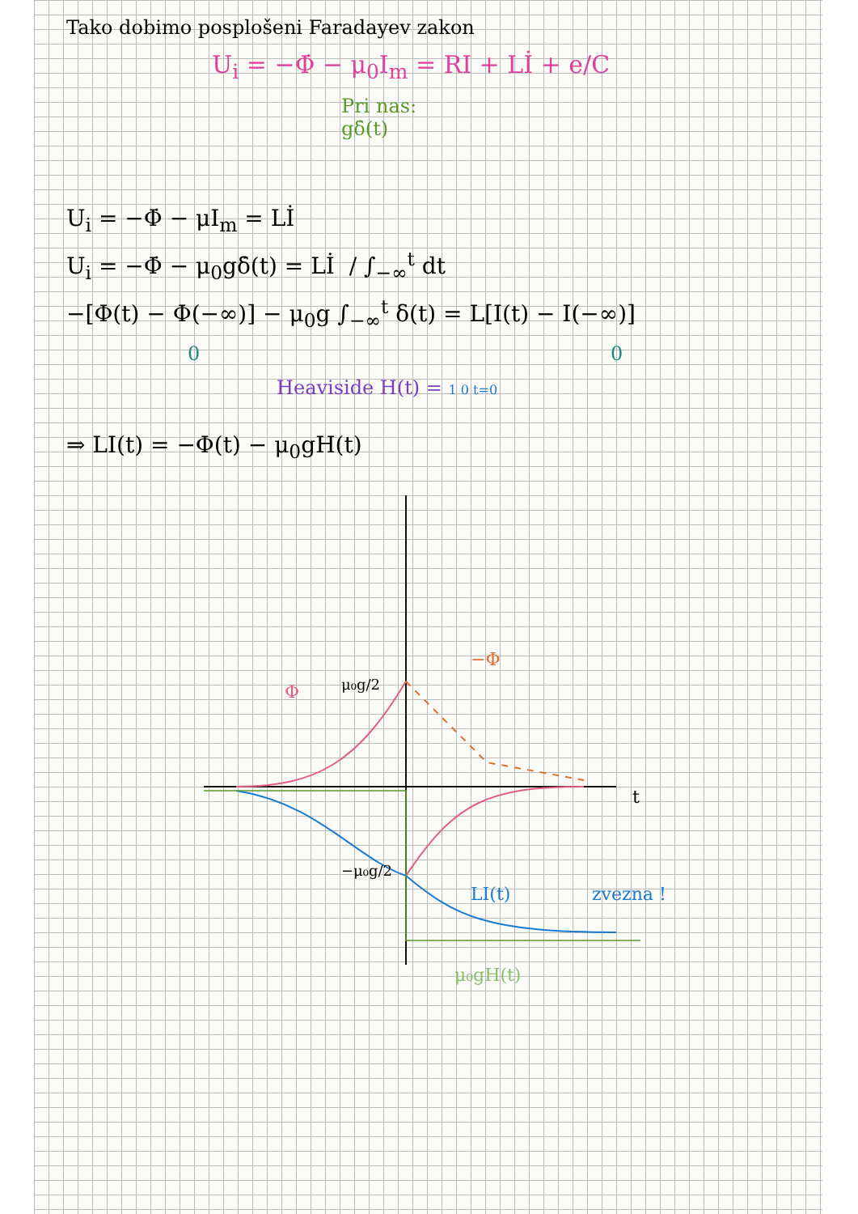Tako dobimo posplošeni Faradayev zakon
U<sub>i</sub> = −Φ̇ − μ<sub>0</sub>I<sub>m</sub> = RI + Lİ + e/C
Pri nas:
gδ̇(t)
U<sub>i</sub> = −Φ̇ − μI<sub>m</sub> = Lİ
U<sub>i</sub> = −Φ̇ − μ<sub>0</sub>gδ̇(t) = Lİ / ∫<sub>−∞</sub><sup>t</sup> dt
−[Φ(t) − Φ(−∞)] − μ<sub>0</sub>g ∫<sub>−∞</sub><sup>t</sup> δ(t) = L[I(t) − I(−∞)]
0 0
Heaviside H(t) = 1 0 t=0
⇒ LI(t) = −Φ(t) − μ<sub>0</sub>gH(t)
t
μ₀g/2
Φ
−Φ
−μ₀g/2
LI(t)
zvezna !
μ₀gH(t)